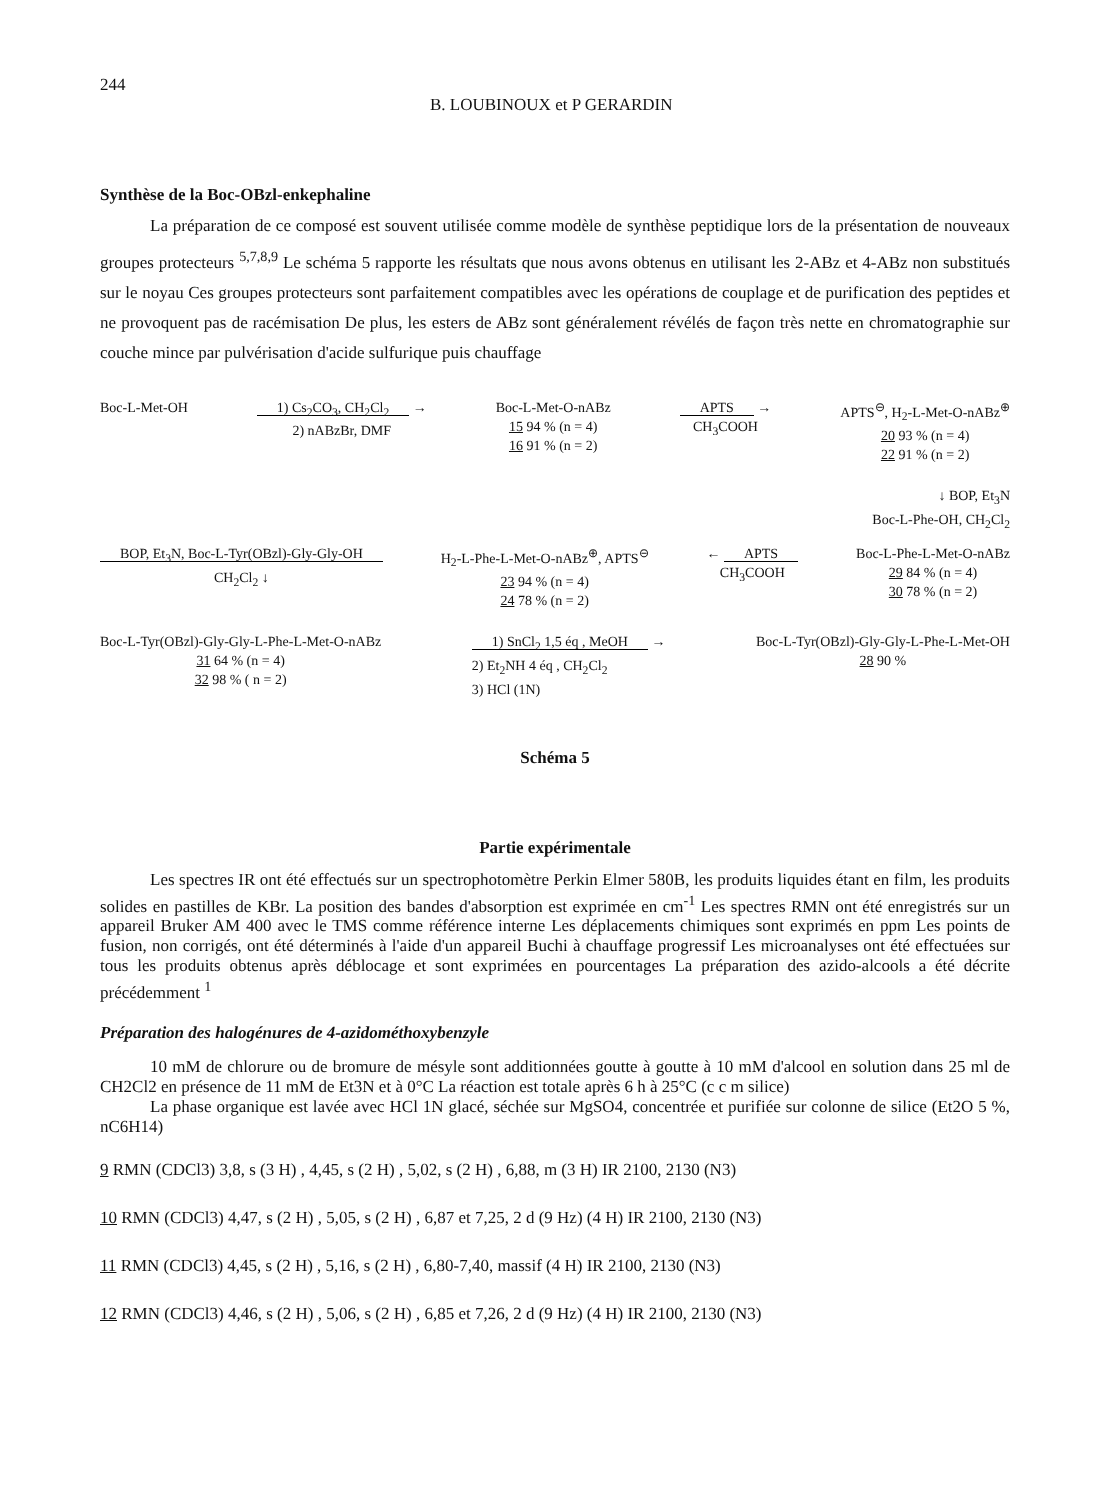244
B. LOUBINOUX et P GERARDIN
Synthèse de la Boc-OBzl-enkephaline
La préparation de ce composé est souvent utilisée comme modèle de synthèse peptidique lors de la présentation de nouveaux groupes protecteurs <sup>5,7,8,9</sup> Le schéma 5 rapporte les résultats que nous avons obtenus en utilisant les 2-ABz et 4-ABz non substitués sur le noyau Ces groupes protecteurs sont parfaitement compatibles avec les opérations de couplage et de purification des peptides et ne provoquent pas de racémisation De plus, les esters de ABz sont généralement révélés de façon très nette en chromatographie sur couche mince par pulvérisation d'acide sulfurique puis chauffage
Boc-L-Met-OH 1) Cs<sub>2</sub>CO<sub>3</sub>, CH<sub>2</sub>Cl<sub>2</sub> →
2) nABzBr, DMF
Boc-L-Met-O-nABz
15 94 % (n = 4)
16 91 % (n = 2)
APTS →
CH<sub>3</sub>COOH
APTS<sup>⊖</sup>, H<sub>2</sub>-L-Met-O-nABz<sup>⊕</sup>
20 93 % (n = 4)
22 91 % (n = 2)
↓ BOP, Et<sub>3</sub>N
Boc-L-Phe-OH, CH<sub>2</sub>Cl<sub>2</sub>
BOP, Et<sub>3</sub>N, Boc-L-Tyr(OBzl)-Gly-Gly-OH
CH<sub>2</sub>Cl<sub>2</sub> ↓
H<sub>2</sub>-L-Phe-L-Met-O-nABz<sup>⊕</sup>, APTS<sup>⊖</sup>
23 94 % (n = 4)
24 78 % (n = 2)
← APTS
CH<sub>3</sub>COOH
Boc-L-Phe-L-Met-O-nABz
29 84 % (n = 4)
30 78 % (n = 2)
Boc-L-Tyr(OBzl)-Gly-Gly-L-Phe-L-Met-O-nABz
31 64 % (n = 4)
32 98 % ( n = 2)
1) SnCl<sub>2</sub> 1,5 éq , MeOH →
2) Et<sub>2</sub>NH 4 éq , CH<sub>2</sub>Cl<sub>2</sub>
3) HCl (1N)
Boc-L-Tyr(OBzl)-Gly-Gly-L-Phe-L-Met-OH
28 90 %
Schéma 5
Partie expérimentale
Les spectres IR ont été effectués sur un spectrophotomètre Perkin Elmer 580B, les produits liquides étant en film, les produits solides en pastilles de KBr. La position des bandes d'absorption est exprimée en cm<sup>-1</sup> Les spectres RMN ont été enregistrés sur un appareil Bruker AM 400 avec le TMS comme référence interne Les déplacements chimiques sont exprimés en ppm Les points de fusion, non corrigés, ont été déterminés à l'aide d'un appareil Buchi à chauffage progressif Les microanalyses ont été effectuées sur tous les produits obtenus après déblocage et sont exprimées en pourcentages La préparation des azido-alcools a été décrite précédemment <sup>1</sup>
Préparation des halogénures de 4-azidométhoxybenzyle
10 mM de chlorure ou de bromure de mésyle sont additionnées goutte à goutte à 10 mM d'alcool en solution dans 25 ml de CH2Cl2 en présence de 11 mM de Et3N et à 0°C La réaction est totale après 6 h à 25°C (c c m silice)
La phase organique est lavée avec HCl 1N glacé, séchée sur MgSO4, concentrée et purifiée sur colonne de silice (Et2O 5 %, nC6H14)
9 RMN (CDCl3) 3,8, s (3 H) , 4,45, s (2 H) , 5,02, s (2 H) , 6,88, m (3 H) IR 2100, 2130 (N3)
10 RMN (CDCl3) 4,47, s (2 H) , 5,05, s (2 H) , 6,87 et 7,25, 2 d (9 Hz) (4 H) IR 2100, 2130 (N3)
11 RMN (CDCl3) 4,45, s (2 H) , 5,16, s (2 H) , 6,80-7,40, massif (4 H) IR 2100, 2130 (N3)
12 RMN (CDCl3) 4,46, s (2 H) , 5,06, s (2 H) , 6,85 et 7,26, 2 d (9 Hz) (4 H) IR 2100, 2130 (N3)